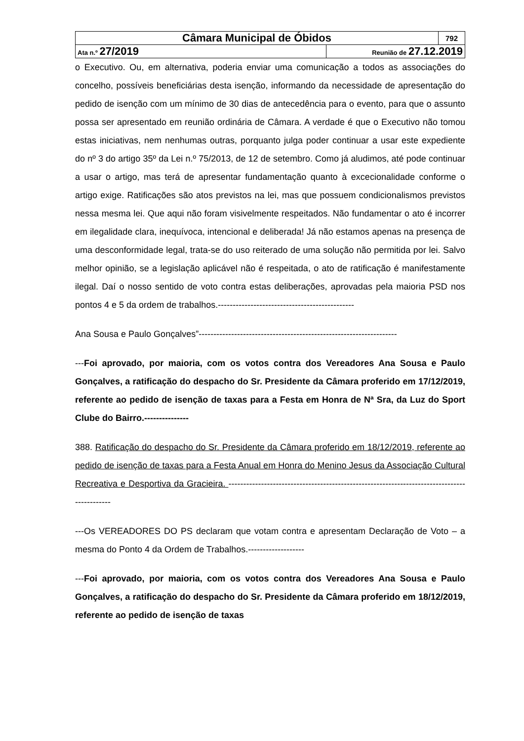| Câmara Municipal de Óbidos | | 792 |
| Ata n.º 27/2019 | Reunião de 27.12.2019 | |
o Executivo. Ou, em alternativa, poderia enviar uma comunicação a todos as associações do concelho, possíveis beneficiárias desta isenção, informando da necessidade de apresentação do pedido de isenção com um mínimo de 30 dias de antecedência para o evento, para que o assunto possa ser apresentado em reunião ordinária de Câmara. A verdade é que o Executivo não tomou estas iniciativas, nem nenhumas outras, porquanto julga poder continuar a usar este expediente do nº 3 do artigo 35º da Lei n.º 75/2013, de 12 de setembro. Como já aludimos, até pode continuar a usar o artigo, mas terá de apresentar fundamentação quanto à excecionalidade conforme o artigo exige. Ratificações são atos previstos na lei, mas que possuem condicionalismos previstos nessa mesma lei. Que aqui não foram visivelmente respeitados. Não fundamentar o ato é incorrer em ilegalidade clara, inequívoca, intencional e deliberada! Já não estamos apenas na presença de uma desconformidade legal, trata-se do uso reiterado de uma solução não permitida por lei. Salvo melhor opinião, se a legislação aplicável não é respeitada, o ato de ratificação é manifestamente ilegal. Daí o nosso sentido de voto contra estas deliberações, aprovadas pela maioria PSD nos pontos 4 e 5 da ordem de trabalhos.----------------------------------------------
Ana Sousa e Paulo Gonçalves”-------------------------------------------------------------------
---Foi aprovado, por maioria, com os votos contra dos Vereadores Ana Sousa e Paulo Gonçalves, a ratificação do despacho do Sr. Presidente da Câmara proferido em 17/12/2019, referente ao pedido de isenção de taxas para a Festa em Honra de Nª Sra, da Luz do Sport Clube do Bairro.---------------
388. Ratificação do despacho do Sr. Presidente da Câmara proferido em 18/12/2019, referente ao pedido de isenção de taxas para a Festa Anual em Honra do Menino Jesus da Associação Cultural Recreativa e Desportiva da Gracieira. --------------------------------------------------------------------------------------------
---Os VEREADORES DO PS declaram que votam contra e apresentam Declaração de Voto – a mesma do Ponto 4 da Ordem de Trabalhos.-------------------
---Foi aprovado, por maioria, com os votos contra dos Vereadores Ana Sousa e Paulo Gonçalves, a ratificação do despacho do Sr. Presidente da Câmara proferido em 18/12/2019, referente ao pedido de isenção de taxas